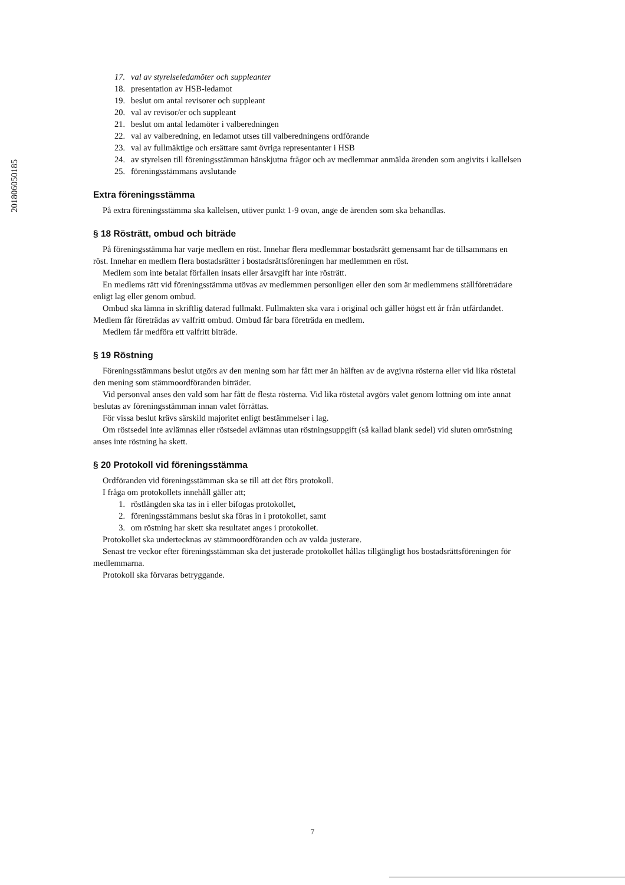201806050185
17. val av styrelseledamöter och suppleanter
18. presentation av HSB-ledamot
19. beslut om antal revisorer och suppleant
20. val av revisor/er och suppleant
21. beslut om antal ledamöter i valberedningen
22. val av valberedning, en ledamot utses till valberedningens ordförande
23. val av fullmäktige och ersättare samt övriga representanter i HSB
24. av styrelsen till föreningsstämman hänskjutna frågor och av medlemmar anmälda ärenden som angivits i kallelsen
25. föreningsstämmans avslutande
Extra föreningsstämma
På extra föreningsstämma ska kallelsen, utöver punkt 1-9 ovan, ange de ärenden som ska behandlas.
§ 18 Rösträtt, ombud och biträde
På föreningsstämma har varje medlem en röst. Innehar flera medlemmar bostadsrätt gemensamt har de tillsammans en röst. Innehar en medlem flera bostadsrätter i bostadsrättsföreningen har medlemmen en röst.
Medlem som inte betalat förfallen insats eller årsavgift har inte rösträtt.
En medlems rätt vid föreningsstämma utövas av medlemmen personligen eller den som är medlemmens ställföreträdare enligt lag eller genom ombud.
Ombud ska lämna in skriftlig daterad fullmakt. Fullmakten ska vara i original och gäller högst ett år från utfärdandet. Medlem får företrädas av valfritt ombud. Ombud får bara företräda en medlem.
Medlem får medföra ett valfritt biträde.
§ 19 Röstning
Föreningsstämmans beslut utgörs av den mening som har fått mer än hälften av de avgivna rösterna eller vid lika röstetal den mening som stämmoordföranden biträder.
Vid personval anses den vald som har fått de flesta rösterna. Vid lika röstetal avgörs valet genom lottning om inte annat beslutas av föreningsstämman innan valet förrättas.
För vissa beslut krävs särskild majoritet enligt bestämmelser i lag.
Om röstsedel inte avlämnas eller röstsedel avlämnas utan röstningsuppgift (så kallad blank sedel) vid sluten omröstning anses inte röstning ha skett.
§ 20 Protokoll vid föreningsstämma
Ordföranden vid föreningsstämman ska se till att det förs protokoll.
I fråga om protokollets innehåll gäller att;
1. röstlängden ska tas in i eller bifogas protokollet,
2. föreningsstämmans beslut ska föras in i protokollet, samt
3. om röstning har skett ska resultatet anges i protokollet.
Protokollet ska undertecknas av stämmoordföranden och av valda justerare.
Senast tre veckor efter föreningsstämman ska det justerade protokollet hållas tillgängligt hos bostadsrättsföreningen för medlemmarna.
Protokoll ska förvaras betryggande.
7